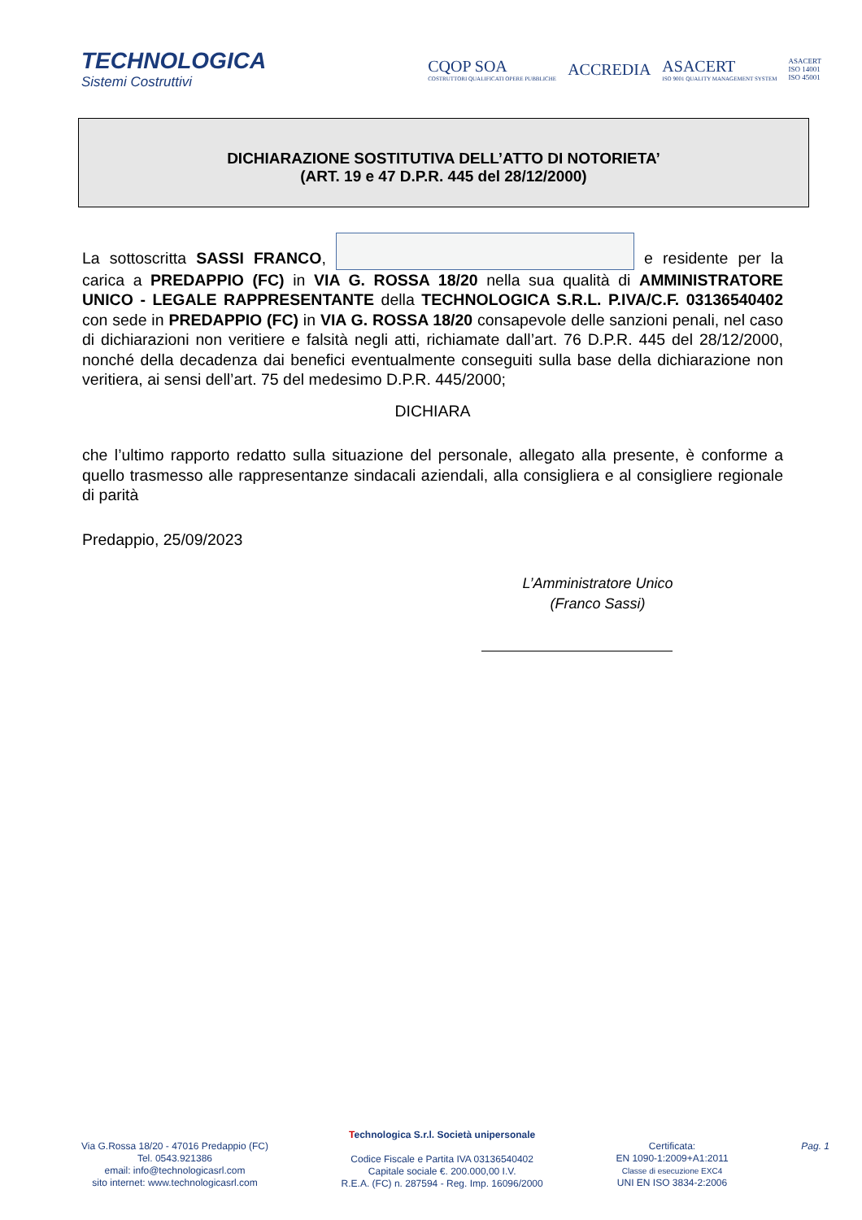TECHNOLOGICA
Sistemi Costruttivi
CQOP SOA
COSTRUTTORI QUALIFICATI OPERE PUBBLICHE
ACCREDIA
ASACERT
ISO 9001 QUALITY MANAGEMENT SYSTEM
ASACERT
ISO 14001
ISO 45001
DICHIARAZIONE SOSTITUTIVA DELL’ATTO DI NOTORIETA’
(ART. 19 e 47 D.P.R. 445 del 28/12/2000)
La sottoscritta SASSI FRANCO, e residente per la carica a PREDAPPIO (FC) in VIA G. ROSSA 18/20 nella sua qualità di AMMINISTRATORE UNICO - LEGALE RAPPRESENTANTE della TECHNOLOGICA S.R.L. P.IVA/C.F. 03136540402 con sede in PREDAPPIO (FC) in VIA G. ROSSA 18/20 consapevole delle sanzioni penali, nel caso di dichiarazioni non veritiere e falsità negli atti, richiamate dall’art. 76 D.P.R. 445 del 28/12/2000, nonché della decadenza dai benefici eventualmente conseguiti sulla base della dichiarazione non veritiera, ai sensi dell’art. 75 del medesimo D.P.R. 445/2000;
DICHIARA
che l’ultimo rapporto redatto sulla situazione del personale, allegato alla presente, è conforme a quello trasmesso alle rappresentanze sindacali aziendali, alla consigliera e al consigliere regionale di parità
Predappio, 25/09/2023
L’Amministratore Unico
(Franco Sassi)
Via G.Rossa 18/20 - 47016 Predappio (FC)
Tel. 0543.921386
email: info@technologicasrl.com
sito internet: www.technologicasrl.com
Technologica S.r.l. Società unipersonale
Codice Fiscale e Partita IVA 03136540402
Capitale sociale €. 200.000,00 I.V.
R.E.A. (FC) n. 287594 - Reg. Imp. 16096/2000
Certificata:
EN 1090-1:2009+A1:2011
Classe di esecuzione EXC4
UNI EN ISO 3834-2:2006
Pag. 1